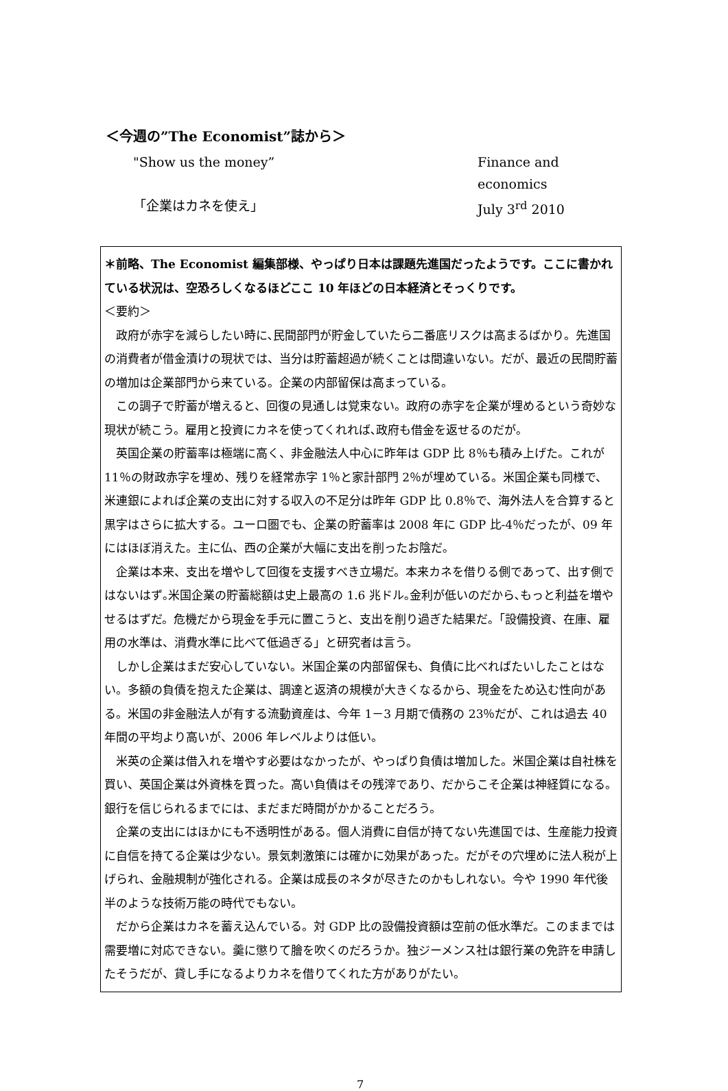＜今週の”The Economist”誌から＞
"Show us the money” Finance and economics
「企業はカネを使え」 July 3<sup>rd</sup> 2010
＊前略、The Economist 編集部様、やっぱり日本は課題先進国だったようです。ここに書かれている状況は、空恐ろしくなるほどここ 10 年ほどの日本経済とそっくりです。
＜要約＞
政府が赤字を減らしたい時に､民間部門が貯金していたら二番底リスクは高まるばかり。先進国の消費者が借金漬けの現状では、当分は貯蓄超過が続くことは間違いない。だが、最近の民間貯蓄の増加は企業部門から来ている。企業の内部留保は高まっている。
この調子で貯蓄が増えると、回復の見通しは覚束ない。政府の赤字を企業が埋めるという奇妙な現状が続こう。雇用と投資にカネを使ってくれれば､政府も借金を返せるのだが｡
英国企業の貯蓄率は極端に高く、非金融法人中心に昨年は GDP 比 8％も積み上げた。これが 11％の財政赤字を埋め、残りを経常赤字 1％と家計部門 2％が埋めている。米国企業も同様で、米連銀によれば企業の支出に対する収入の不足分は昨年 GDP 比 0.8％で、海外法人を合算すると黒字はさらに拡大する。ユーロ圏でも、企業の貯蓄率は 2008 年に GDP 比‐4％だったが、09 年にはほぼ消えた。主に仏、西の企業が大幅に支出を削ったお陰だ｡
企業は本来、支出を増やして回復を支援すべき立場だ。本来カネを借りる側であって、出す側ではないはず｡米国企業の貯蓄総額は史上最高の 1.6 兆ドル｡金利が低いのだから､もっと利益を増やせるはずだ。危機だから現金を手元に置こうと、支出を削り過ぎた結果だ｡「設備投資、在庫、雇用の水準は、消費水準に比べて低過ぎる」と研究者は言う。
しかし企業はまだ安心していない。米国企業の内部留保も、負債に比べればたいしたことはない。多額の負債を抱えた企業は、調達と返済の規模が大きくなるから、現金をため込む性向がある。米国の非金融法人が有する流動資産は、今年 1－3 月期で債務の 23％だが、これは過去 40 年間の平均より高いが、2006 年レベルよりは低い。
米英の企業は借入れを増やす必要はなかったが、やっぱり負債は増加した。米国企業は自社株を買い、英国企業は外資株を買った。高い負債はその残滓であり、だからこそ企業は神経質になる。銀行を信じられるまでには、まだまだ時間がかかることだろう。
企業の支出にはほかにも不透明性がある。個人消費に自信が持てない先進国では、生産能力投資に自信を持てる企業は少ない。景気刺激策には確かに効果があった。だがその穴埋めに法人税が上げられ、金融規制が強化される。企業は成長のネタが尽きたのかもしれない。今や 1990 年代後半のような技術万能の時代でもない。
だから企業はカネを蓄え込んでいる。対 GDP 比の設備投資額は空前の低水準だ。このままでは需要増に対応できない。羹に懲りて膾を吹くのだろうか。独ジーメンス社は銀行業の免許を申請したそうだが、貸し手になるよりカネを借りてくれた方がありがたい。
7